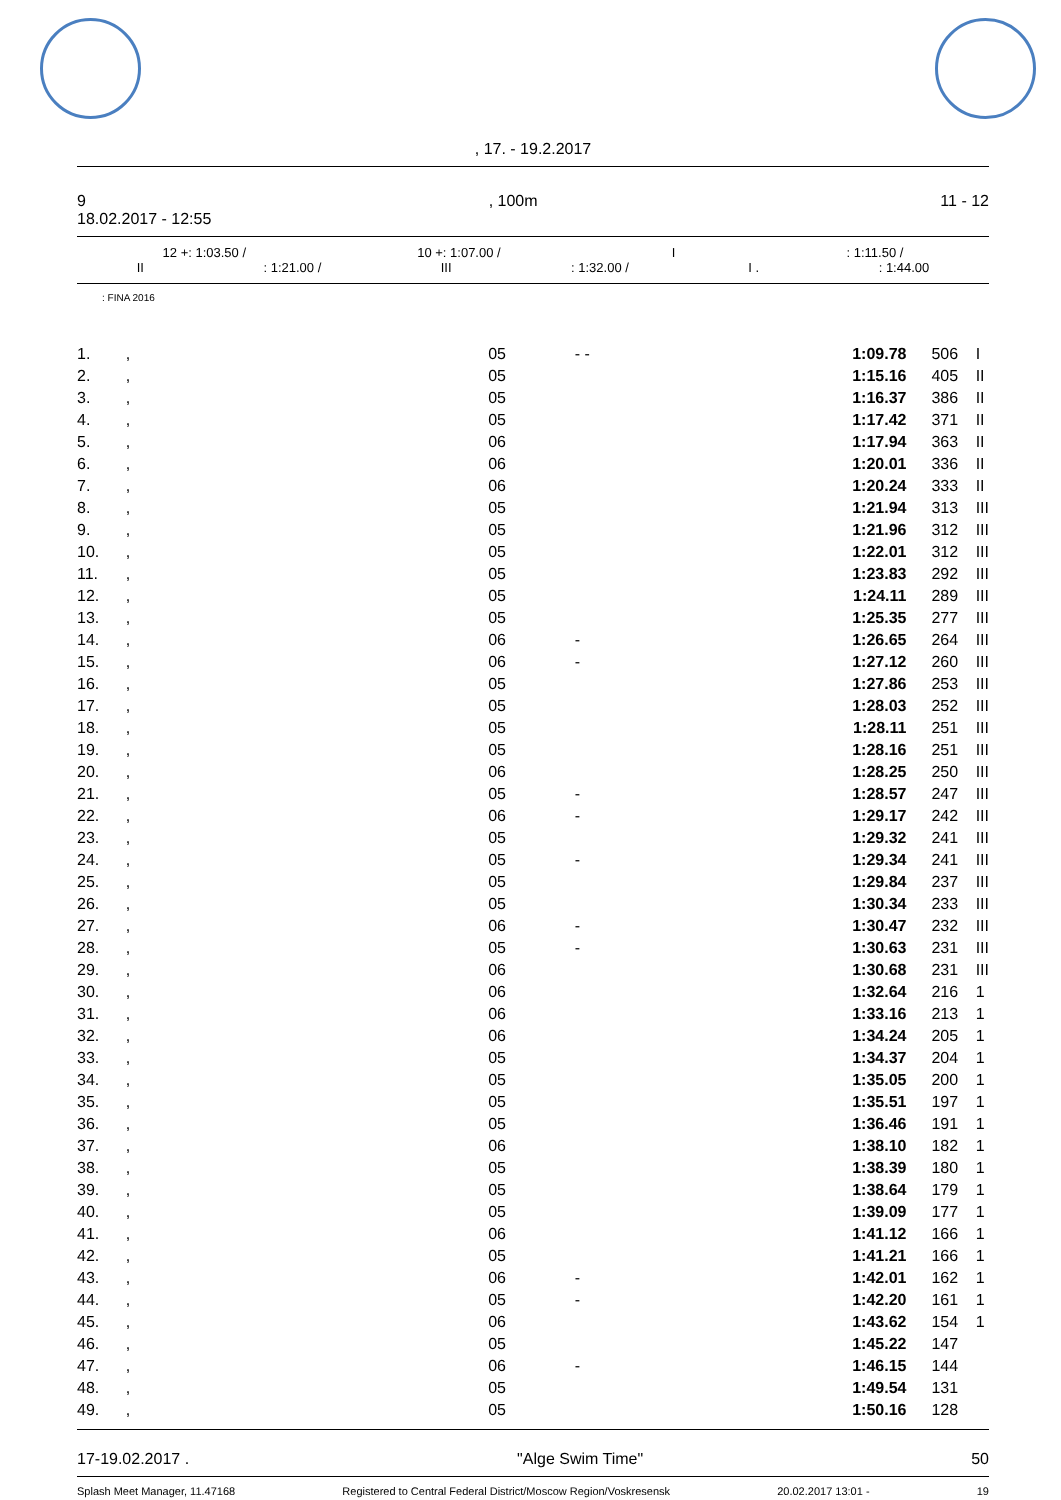, 17. - 19.2.2017
9, 100m 11 - 12
18.02.2017 - 12:55
12 +: 1:03.50 / 10 +: 1:07.00 / I: 1:11.50 /
II: 1:21.00 / III: 1:32.00 / I .: 1:44.00
: FINA 2016
| 1. | , | 05 | - - | 1:09.78 | 506 | I |
| 2. | , | 05 | | 1:15.16 | 405 | II |
| 3. | , | 05 | | 1:16.37 | 386 | II |
| 4. | , | 05 | | 1:17.42 | 371 | II |
| 5. | , | 06 | | 1:17.94 | 363 | II |
| 6. | , | 06 | | 1:20.01 | 336 | II |
| 7. | , | 06 | | 1:20.24 | 333 | II |
| 8. | , | 05 | | 1:21.94 | 313 | III |
| 9. | , | 05 | | 1:21.96 | 312 | III |
| 10. | , | 05 | | 1:22.01 | 312 | III |
| 11. | , | 05 | | 1:23.83 | 292 | III |
| 12. | , | 05 | | 1:24.11 | 289 | III |
| 13. | , | 05 | | 1:25.35 | 277 | III |
| 14. | , | 06 | - | 1:26.65 | 264 | III |
| 15. | , | 06 | - | 1:27.12 | 260 | III |
| 16. | , | 05 | | 1:27.86 | 253 | III |
| 17. | , | 05 | | 1:28.03 | 252 | III |
| 18. | , | 05 | | 1:28.11 | 251 | III |
| 19. | , | 05 | | 1:28.16 | 251 | III |
| 20. | , | 06 | | 1:28.25 | 250 | III |
| 21. | , | 05 | - | 1:28.57 | 247 | III |
| 22. | , | 06 | - | 1:29.17 | 242 | III |
| 23. | , | 05 | | 1:29.32 | 241 | III |
| 24. | , | 05 | - | 1:29.34 | 241 | III |
| 25. | , | 05 | | 1:29.84 | 237 | III |
| 26. | , | 05 | | 1:30.34 | 233 | III |
| 27. | , | 06 | - | 1:30.47 | 232 | III |
| 28. | , | 05 | - | 1:30.63 | 231 | III |
| 29. | , | 06 | | 1:30.68 | 231 | III |
| 30. | , | 06 | | 1:32.64 | 216 | 1 |
| 31. | , | 06 | | 1:33.16 | 213 | 1 |
| 32. | , | 06 | | 1:34.24 | 205 | 1 |
| 33. | , | 05 | | 1:34.37 | 204 | 1 |
| 34. | , | 05 | | 1:35.05 | 200 | 1 |
| 35. | , | 05 | | 1:35.51 | 197 | 1 |
| 36. | , | 05 | | 1:36.46 | 191 | 1 |
| 37. | , | 06 | | 1:38.10 | 182 | 1 |
| 38. | , | 05 | | 1:38.39 | 180 | 1 |
| 39. | , | 05 | | 1:38.64 | 179 | 1 |
| 40. | , | 05 | | 1:39.09 | 177 | 1 |
| 41. | , | 06 | | 1:41.12 | 166 | 1 |
| 42. | , | 05 | | 1:41.21 | 166 | 1 |
| 43. | , | 06 | - | 1:42.01 | 162 | 1 |
| 44. | , | 05 | - | 1:42.20 | 161 | 1 |
| 45. | , | 06 | | 1:43.62 | 154 | 1 |
| 46. | , | 05 | | 1:45.22 | 147 | |
| 47. | , | 06 | - | 1:46.15 | 144 | |
| 48. | , | 05 | | 1:49.54 | 131 | |
| 49. | , | 05 | | 1:50.16 | 128 | |
17-19.02.2017 . "Alge Swim Time" 50
Splash Meet Manager, 11.47168 Registered to Central Federal District/Moscow Region/Voskresensk 20.02.2017 13:01 - 19